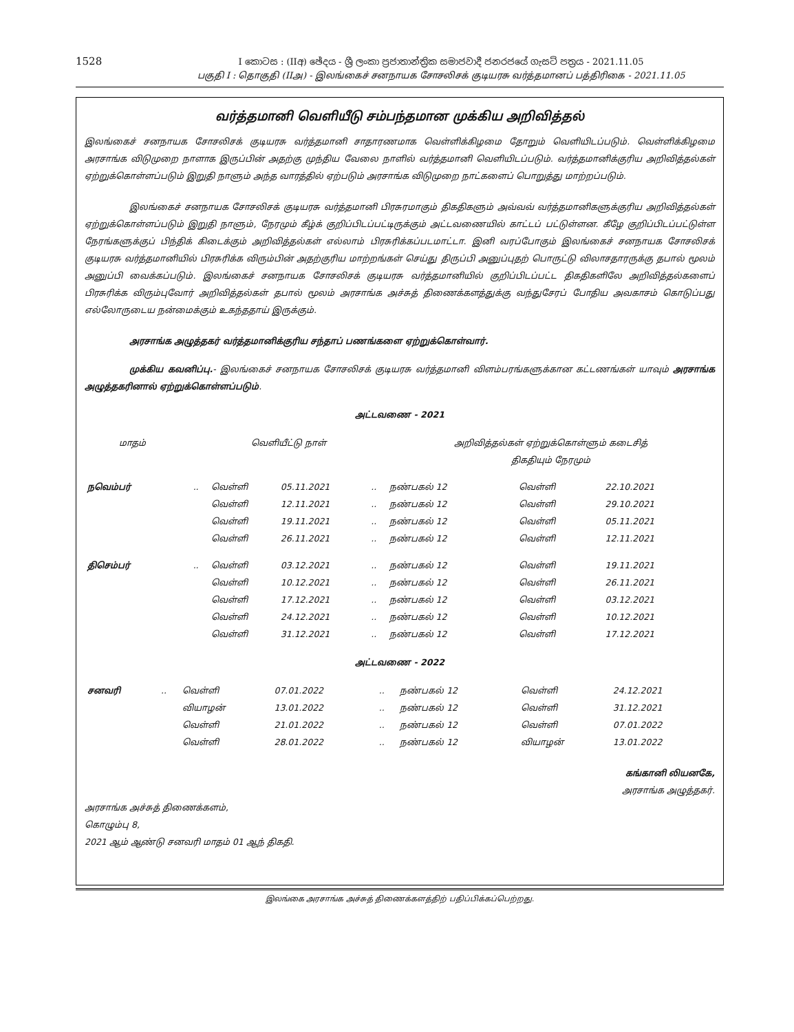1528
I කොටස : (IIඅ) ඡේදය - ශ්‍රී ලංකා ප්‍රජාතාන්ත්‍රික සමාජවාදී ජනරජයේ ගැසට් පත්‍රය - 2021.11.05
பகுதி I : தொகுதி (IIஅ) - இலங்கைச் சனநாயக சோசலிசக் குடியரசு வர்த்தமானப் பத்திரிகை - 2021.11.05
வர்த்தமானி வெளியீடு சம்பந்தமான முக்கிய அறிவித்தல்
இலங்கைச் சனநாயக சோசலிசக் குடியரசு வர்த்தமானி சாதாரணமாக வெள்ளிக்கிழமை தோறும் வெளியிடப்படும். வெள்ளிக்கிழமை அரசாங்க விடுமுறை நாளாக இருப்பின் அதற்கு முந்திய வேலை நாளில் வர்த்தமானி வெளியிடப்படும். வர்த்தமானிக்குரிய அறிவித்தல்கள் ஏற்றுக்கொள்ளப்படும் இறுதி நாளும் அந்த வாரத்தில் ஏற்படும் அரசாங்க விடுமுறை நாட்களைப் பொறுத்து மாற்றப்படும்.
இலங்கைச் சனநாயக சோசலிசக் குடியரசு வர்த்தமானி பிரசுரமாகும் திகதிகளும் அவ்வவ் வர்த்தமானிகளுக்குரிய அறிவித்தல்கள் ஏற்றுக்கொள்ளப்படும் இறுதி நாளும், நேரமும் கீழ்க் குறிப்பிடப்பட்டிருக்கும் அட்டவணையில் காட்டப் பட்டுள்ளன. கீழே குறிப்பிடப்பட்டுள்ள நேரங்களுக்குப் பிந்திக் கிடைக்கும் அறிவித்தல்கள் எல்லாம் பிரசுரிக்கப்படமாட்டா. இனி வரப்போகும் இலங்கைச் சனநாயக சோசலிசக் குடியரசு வர்த்தமானியில் பிரசுரிக்க விரும்பின் அதற்குரிய மாற்றங்கள் செய்து திருப்பி அனுப்புதற் பொருட்டு விலாசதாரருக்கு தபால் மூலம் அனுப்பி வைக்கப்படும். இலங்கைச் சனநாயக சோசலிசக் குடியரசு வர்த்தமானியில் குறிப்பிடப்பட்ட திகதிகளிலே அறிவித்தல்களைப் பிரசுரிக்க விரும்புவோர் அறிவித்தல்கள் தபால் மூலம் அரசாங்க அச்சுத் திணைக்களத்துக்கு வந்துசேரப் போதிய அவகாசம் கொடுப்பது எல்லோருடைய நன்மைக்கும் உகந்ததாய் இருக்கும்.
அரசாங்க அழுத்தகர் வர்த்தமானிக்குரிய சந்தாப் பணங்களை ஏற்றுக்கொள்வார்.
முக்கிய கவனிப்பு.- இலங்கைச் சனநாயக சோசலிசக் குடியரசு வர்த்தமானி விளம்பரங்களுக்கான கட்டணங்கள் யாவும் அரசாங்க அழுத்தகரினால் ஏற்றுக்கொள்ளப்படும்.
அட்டவணை - 2021
| மாதம் | | வெளியீட்டு நாள் | | | அறிவித்தல்கள் ஏற்றுக்கொள்ளும் கடைசித் திகதியும் நேரமும் | | |
| --- | --- | --- | --- | --- | --- | --- | --- |
| நவெம்பர் | .. | வெள்ளி | 05.11.2021 | .. | நண்பகல் 12 | வெள்ளி | 22.10.2021 |
| | | வெள்ளி | 12.11.2021 | .. | நண்பகல் 12 | வெள்ளி | 29.10.2021 |
| | | வெள்ளி | 19.11.2021 | .. | நண்பகல் 12 | வெள்ளி | 05.11.2021 |
| | | வெள்ளி | 26.11.2021 | .. | நண்பகல் 12 | வெள்ளி | 12.11.2021 |
| திசெம்பர் | .. | வெள்ளி | 03.12.2021 | .. | நண்பகல் 12 | வெள்ளி | 19.11.2021 |
| | | வெள்ளி | 10.12.2021 | .. | நண்பகல் 12 | வெள்ளி | 26.11.2021 |
| | | வெள்ளி | 17.12.2021 | .. | நண்பகல் 12 | வெள்ளி | 03.12.2021 |
| | | வெள்ளி | 24.12.2021 | .. | நண்பகல் 12 | வெள்ளி | 10.12.2021 |
| | | வெள்ளி | 31.12.2021 | .. | நண்பகல் 12 | வெள்ளி | 17.12.2021 |
அட்டவணை - 2022
| சனவரி | .. | வெள்ளி | 07.01.2022 | .. | நண்பகல் 12 | வெள்ளி | 24.12.2021 |
| | | வியாழன் | 13.01.2022 | .. | நண்பகல் 12 | வெள்ளி | 31.12.2021 |
| | | வெள்ளி | 21.01.2022 | .. | நண்பகல் 12 | வெள்ளி | 07.01.2022 |
| | | வெள்ளி | 28.01.2022 | .. | நண்பகல் 12 | வியாழன் | 13.01.2022 |
கங்கானி லியனகே,
அரசாங்க அழுத்தகர்.
அரசாங்க அச்சுத் திணைக்களம்,
கொழும்பு 8,
2021 ஆம் ஆண்டு சனவரி மாதம் 01 ஆந் திகதி.
இலங்கை அரசாங்க அச்சுத் திணைக்களத்திற் பதிப்பிக்கப்பெற்றது.